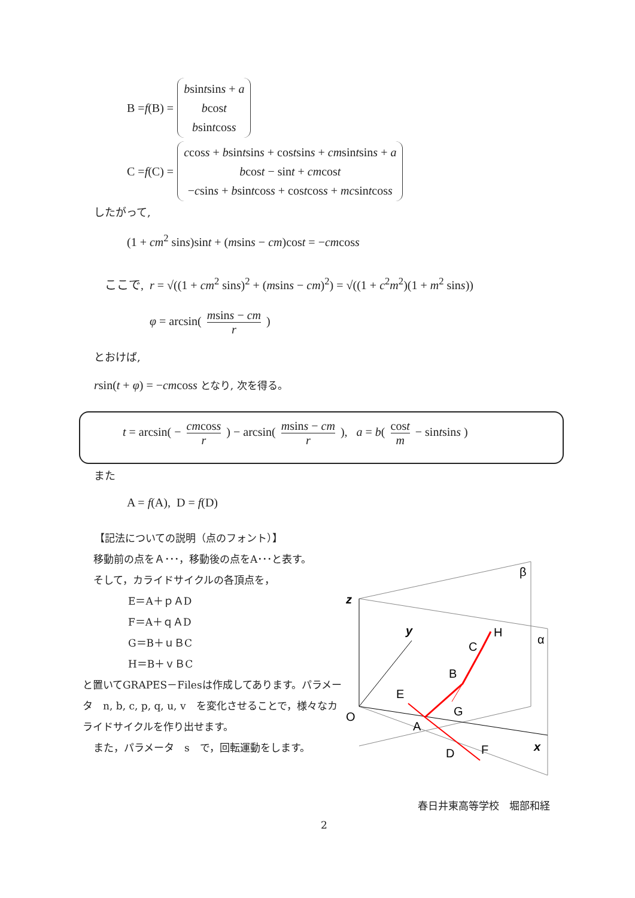B = f (B) =
bsintsins + a
bcost
bsintcoss
C = f (C) =
ccoss + bsintsins + costsins + cmsintsins + a
bcost − sint + cmcost
−csins + bsintcoss + costcoss + mcsintcoss
したがって,
(1 + cm<sup>2</sup> sins)sint + (msins − cm)cost = −cmcoss
ここで, r = √((1 + cm<sup>2</sup> sins)<sup>2</sup> + (msins − cm)<sup>2</sup>) = √((1 + c<sup>2</sup>m<sup>2</sup>)(1 + m<sup>2</sup> sins))
φ = arcsin( msins − cm r )
とおけば,
rsin(t + φ) = −cmcoss となり, 次を得る。
t = arcsin( − cmcoss r ) − arcsin( msins − cm r ), a = b( cost m − sintsins )
また
A = f(A), D = f(D)
【記法についての説明（点のフォント）】
移動前の点をＡ･･･，移動後の点をA･･･と表す。
そして，カライドサイクルの各頂点を，
E＝A＋ｐＡD
F＝A＋ｑＡD
G＝B＋ｕＢC
H＝B＋ｖＢC
と置いてGRAPES－Filesは作成してあります。パラメータ　n, b, c, p, q, u, v　を変化させることで，様々なカライドサイクルを作り出せます。
また，パラメータ　s　で，回転運動をします。
z
y
x
O
β
α
H
C
B
E
G
A
D
F
春日井東高等学校　堀部和経
2